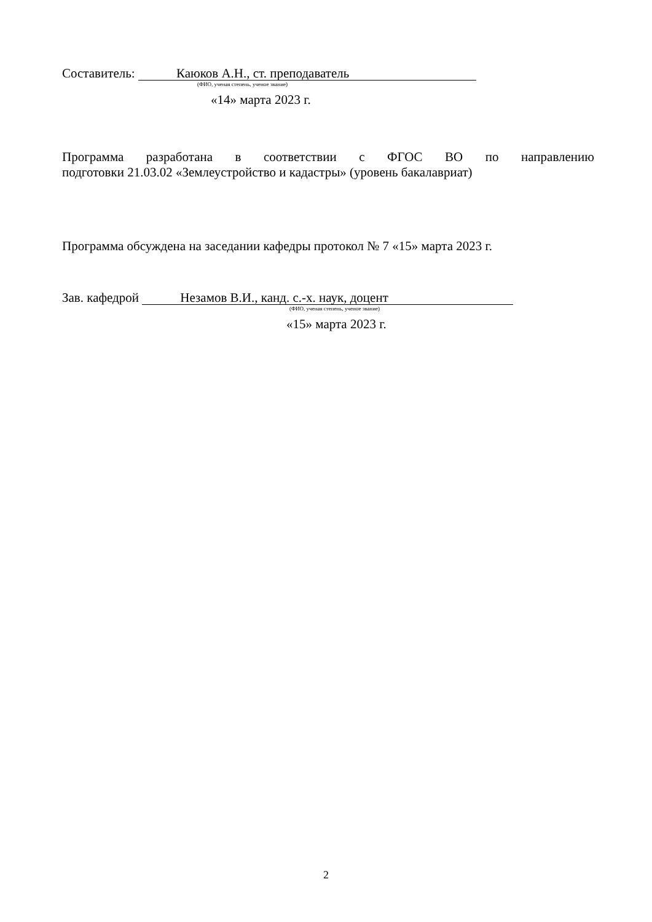Составитель: Каюков А.Н., ст. преподаватель
(ФИО, ученая степень, ученое звание)
«14» марта 2023 г.
Программа разработана в соответствии с ФГОС ВО по направлению
подготовки 21.03.02 «Землеустройство и кадастры» (уровень бакалавриат)
Программа обсуждена на заседании кафедры протокол № 7 «15» марта 2023 г.
Зав. кафедрой Незамов В.И., канд. с.-х. наук, доцент
(ФИО, ученая степень, ученое звание)
«15» марта 2023 г.
2